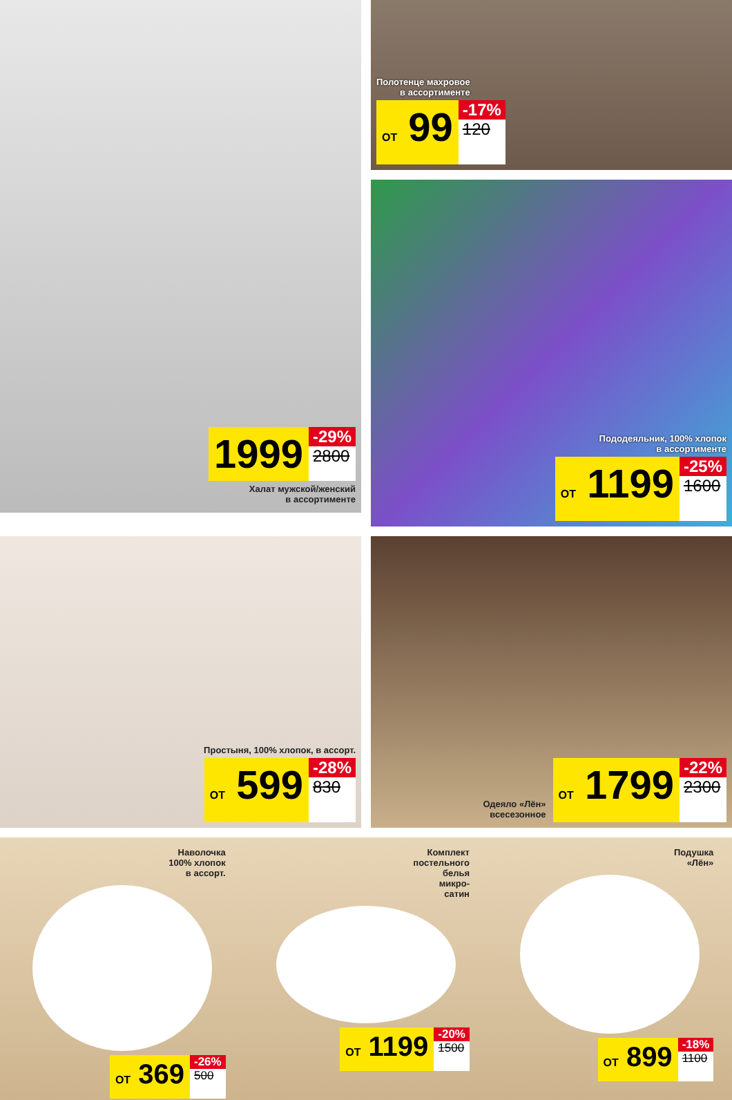1999
-29%
2800
Халат мужской/женский
в ассортименте
Полотенце махровое
в ассортименте
ОТ 99
-17%
120
Пододеяльник, 100% хлопок
в ассортименте
ОТ 1199
-25%
1600
Простыня, 100% хлопок, в ассорт.
ОТ 599
-28%
830
Одеяло «Лён»
всесезонное
ОТ 1799
-22%
2300
Наволочка
100% хлопок
в ассорт.
ОТ 369
-26%
500
Комплект
постельного
белья
микро-
сатин
ОТ 1199
-20%
1500
Подушка
«Лён»
ОТ 899
-18%
1100